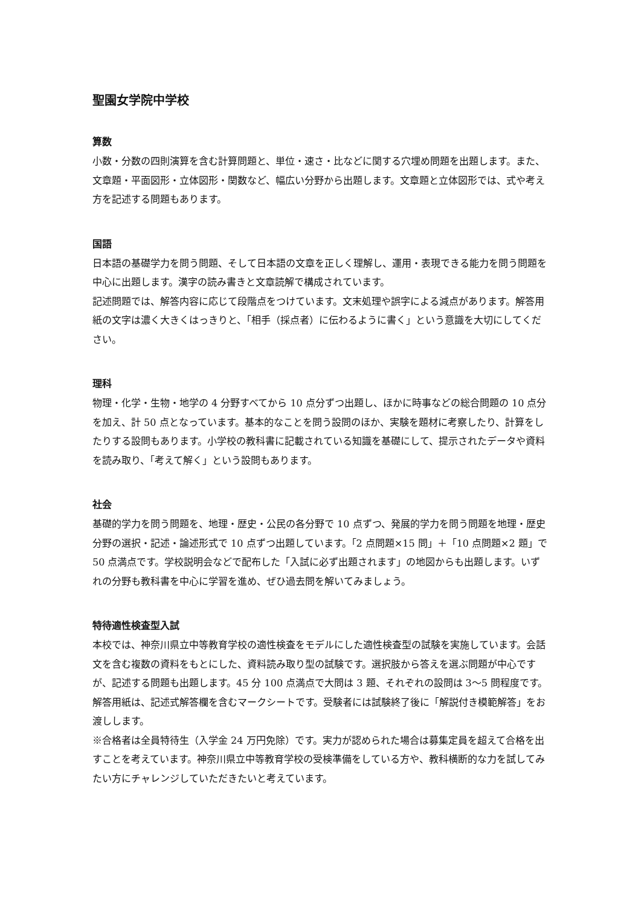聖園女学院中学校
算数
小数・分数の四則演算を含む計算問題と、単位・速さ・比などに関する穴埋め問題を出題します。また、文章題・平面図形・立体図形・関数など、幅広い分野から出題します。文章題と立体図形では、式や考え方を記述する問題もあります。
国語
日本語の基礎学力を問う問題、そして日本語の文章を正しく理解し、運用・表現できる能力を問う問題を中心に出題します。漢字の読み書きと文章読解で構成されています。
記述問題では、解答内容に応じて段階点をつけています。文末処理や誤字による減点があります。解答用紙の文字は濃く大きくはっきりと、「相手（採点者）に伝わるように書く」という意識を大切にしてください。
理科
物理・化学・生物・地学の 4 分野すべてから 10 点分ずつ出題し、ほかに時事などの総合問題の 10 点分を加え、計 50 点となっています。基本的なことを問う設問のほか、実験を題材に考察したり、計算をしたりする設問もあります。小学校の教科書に記載されている知識を基礎にして、提示されたデータや資料を読み取り、「考えて解く」という設問もあります。
社会
基礎的学力を問う問題を、地理・歴史・公民の各分野で 10 点ずつ、発展的学力を問う問題を地理・歴史分野の選択・記述・論述形式で 10 点ずつ出題しています。「2 点問題×15 問」＋「10 点問題×2 題」で 50 点満点です。学校説明会などで配布した「入試に必ず出題されます」の地図からも出題します。いずれの分野も教科書を中心に学習を進め、ぜひ過去問を解いてみましょう。
特待適性検査型入試
本校では、神奈川県立中等教育学校の適性検査をモデルにした適性検査型の試験を実施しています。会話文を含む複数の資料をもとにした、資料読み取り型の試験です。選択肢から答えを選ぶ問題が中心ですが、記述する問題も出題します。45 分 100 点満点で大問は 3 題、それぞれの設問は 3〜5 問程度です。解答用紙は、記述式解答欄を含むマークシートです。受験者には試験終了後に「解説付き模範解答」をお渡しします。
※合格者は全員特待生（入学金 24 万円免除）です。実力が認められた場合は募集定員を超えて合格を出すことを考えています。神奈川県立中等教育学校の受検準備をしている方や、教科横断的な力を試してみたい方にチャレンジしていただきたいと考えています。